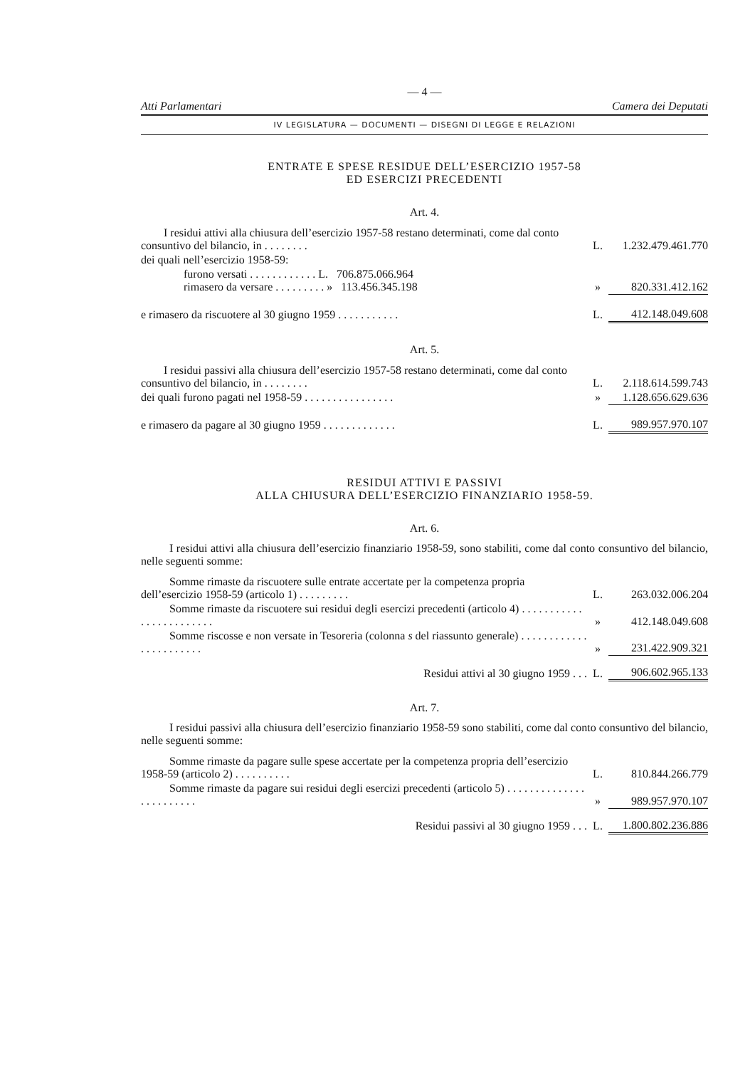— 4 —
Atti Parlamentari Camera dei Deputati
IV LEGISLATURA — DOCUMENTI — DISEGNI DI LEGGE E RELAZIONI
ENTRATE E SPESE RESIDUE DELL’ESERCIZIO 1957-58
ED ESERCIZI PRECEDENTI
Art. 4.
| I residui attivi alla chiusura dell’esercizio 1957-58 restano determinati, come dal conto consuntivo del bilancio, in . . . . . . . . | L. | 1.232.479.461.770 |
| dei quali nell’esercizio 1958-59: | | |
| furono versati . . . . . . . . . . . . L. 706.875.066.964 rimasero da versare . . . . . . . . . » 113.456.345.198 | » | 820.331.412.162 |
| e rimasero da riscuotere al 30 giugno 1959 . . . . . . . . . . . | L. | 412.148.049.608 |
Art. 5.
| I residui passivi alla chiusura dell’esercizio 1957-58 restano determinati, come dal conto consuntivo del bilancio, in . . . . . . . . | L. | 2.118.614.599.743 |
| dei quali furono pagati nel 1958-59 . . . . . . . . . . . . . . . . | » | 1.128.656.629.636 |
| e rimasero da pagare al 30 giugno 1959 . . . . . . . . . . . . . | L. | 989.957.970.107 |
RESIDUI ATTIVI E PASSIVI
ALLA CHIUSURA DELL’ESERCIZIO FINANZIARIO 1958-59.
Art. 6.
I residui attivi alla chiusura dell’esercizio finanziario 1958-59, sono stabiliti, come dal conto consuntivo del bilancio, nelle seguenti somme:
| Somme rimaste da riscuotere sulle entrate accertate per la competenza propria dell’esercizio 1958-59 (articolo 1) . . . . . . . . . | L. | 263.032.006.204 |
| Somme rimaste da riscuotere sui residui degli esercizi precedenti (articolo 4) . . . . . . . . . . . . . . . . . . . . . . . . | » | 412.148.049.608 |
| Somme riscosse e non versate in Tesoreria (colonna s del riassunto generale) . . . . . . . . . . . . . . . . . . . . . . . | » | 231.422.909.321 |
| Residui attivi al 30 giugno 1959 . . . | L. | 906.602.965.133 |
Art. 7.
I residui passivi alla chiusura dell’esercizio finanziario 1958-59 sono stabiliti, come dal conto consuntivo del bilancio, nelle seguenti somme:
| Somme rimaste da pagare sulle spese accertate per la competenza propria dell’esercizio 1958-59 (articolo 2) . . . . . . . . . . | L. | 810.844.266.779 |
| Somme rimaste da pagare sui residui degli esercizi precedenti (articolo 5) . . . . . . . . . . . . . . . . . . . . . . . . | » | 989.957.970.107 |
| Residui passivi al 30 giugno 1959 . . . | L. | 1.800.802.236.886 |